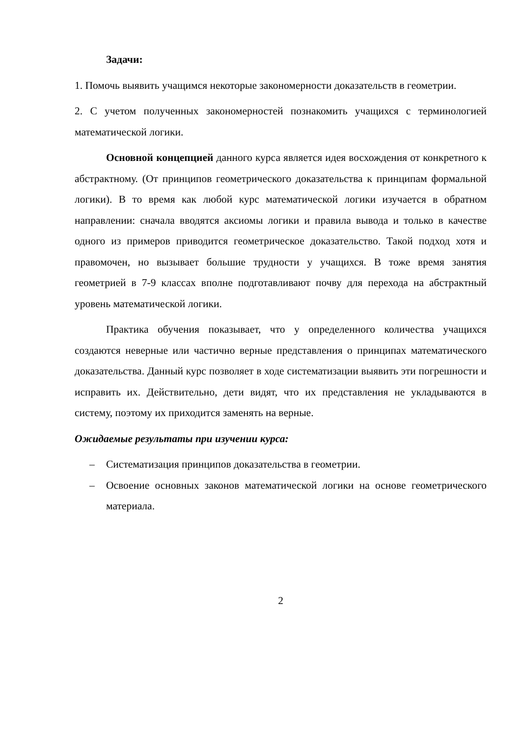Задачи:
1. Помочь выявить учащимся некоторые закономерности доказательств в геометрии.
2. С учетом полученных закономерностей познакомить учащихся с терминологией математической логики.
Основной концепцией данного курса является идея восхождения от конкретного к абстрактному. (От принципов геометрического доказательства к принципам формальной логики). В то время как любой курс математической логики изучается в обратном направлении: сначала вводятся аксиомы логики и правила вывода и только в качестве одного из примеров приводится геометрическое доказательство. Такой подход хотя и правомочен, но вызывает большие трудности у учащихся. В тоже время занятия геометрией в 7-9 классах вполне подготавливают почву для перехода на абстрактный уровень математической логики.
Практика обучения показывает, что у определенного количества учащихся создаются неверные или частично верные представления о принципах математического доказательства. Данный курс позволяет в ходе систематизации выявить эти погрешности и исправить их. Действительно, дети видят, что их представления не укладываются в систему, поэтому их приходится заменять на верные.
Ожидаемые результаты при изучении курса:
– Систематизация принципов доказательства в геометрии.
– Освоение основных законов математической логики на основе геометрического материала.
2